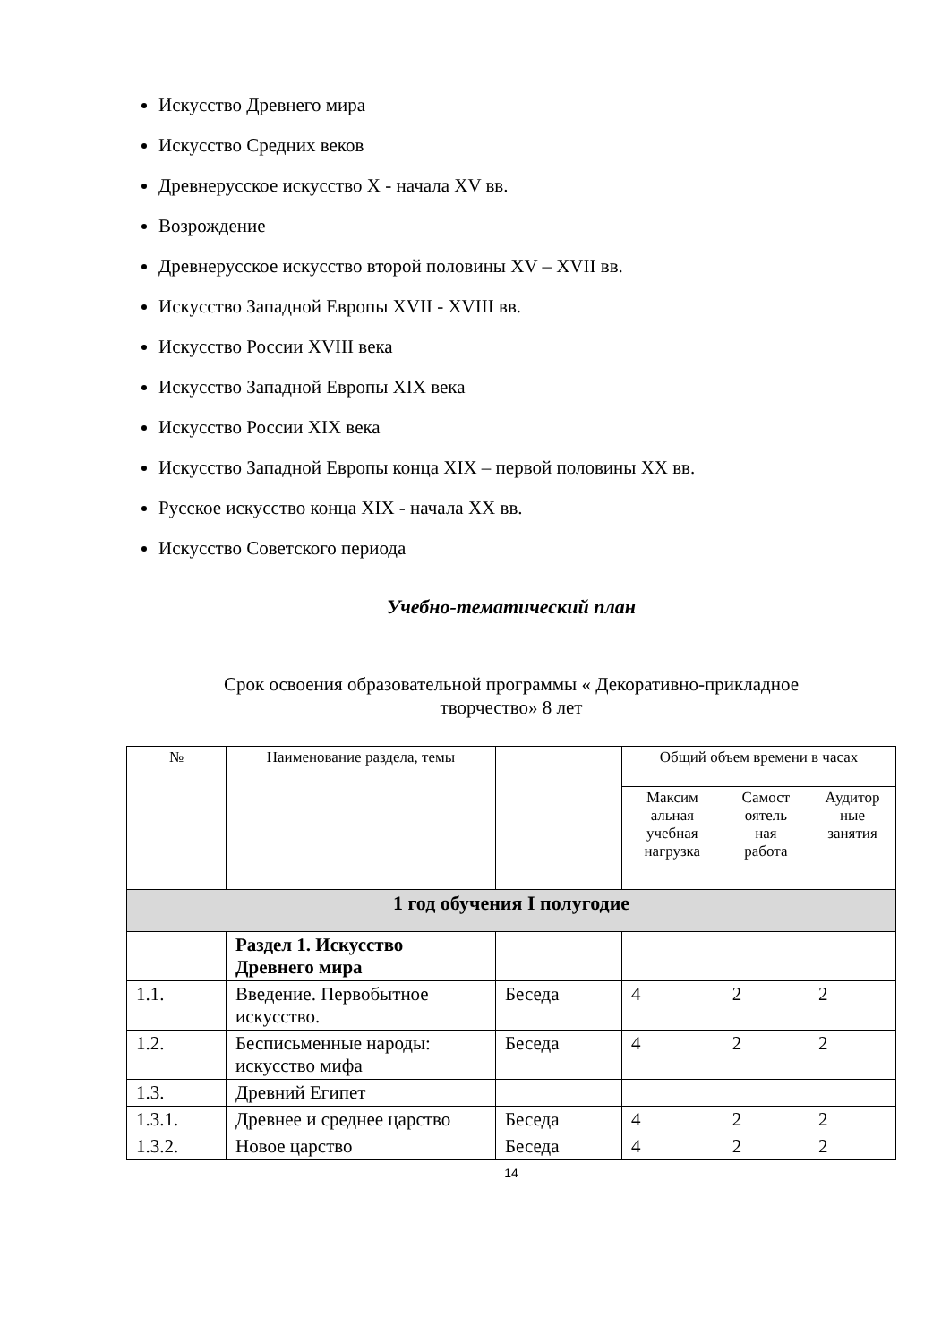Искусство Древнего мира
Искусство Средних веков
Древнерусское искусство X - начала XV вв.
Возрождение
Древнерусское искусство второй половины XV – XVII вв.
Искусство Западной Европы XVII - XVIII вв.
Искусство России XVIII века
Искусство Западной Европы XIX века
Искусство России XIX века
Искусство Западной Европы конца XIX – первой половины XX вв.
Русское искусство конца XIX - начала XX вв.
Искусство Советского периода
Учебно-тематический план
Срок освоения образовательной программы « Декоративно-прикладное
творчество» 8 лет
| № | Наименование раздела, темы | | Общий объем времени в часах | | |
| --- | --- | --- | --- | --- | --- |
| | | | Максим альная учебная нагрузка | Самост оятель ная работа | Аудитор ные занятия |
| 1 год обучения I полугодие | | | | | |
| | Раздел 1. Искусство Древнего мира | | | | |
| 1.1. | Введение. Первобытное искусство. | Беседа | 4 | 2 | 2 |
| 1.2. | Бесписьменные народы: искусство мифа | Беседа | 4 | 2 | 2 |
| 1.3. | Древний Египет | | | | |
| 1.3.1. | Древнее и среднее царство | Беседа | 4 | 2 | 2 |
| 1.3.2. | Новое царство | Беседа | 4 | 2 | 2 |
14